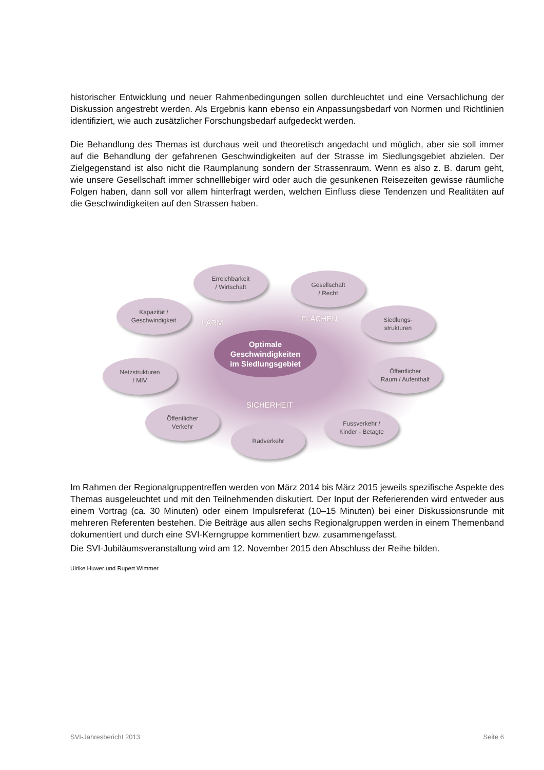historischer Entwicklung und neuer Rahmenbedingungen sollen durchleuchtet und eine Versachlichung der Diskussion angestrebt werden. Als Ergebnis kann ebenso ein Anpassungsbedarf von Normen und Richtlinien identifiziert, wie auch zusätzlicher Forschungsbedarf aufgedeckt werden.
Die Behandlung des Themas ist durchaus weit und theoretisch angedacht und möglich, aber sie soll immer auf die Behandlung der gefahrenen Geschwindigkeiten auf der Strasse im Siedlungsgebiet abzielen. Der Zielgegenstand ist also nicht die Raumplanung sondern der Strassenraum. Wenn es also z. B. darum geht, wie unsere Gesellschaft immer schnelllebiger wird oder auch die gesunkenen Reisezeiten gewisse räumliche Folgen haben, dann soll vor allem hinterfragt werden, welchen Einfluss diese Tendenzen und Realitäten auf die Geschwindigkeiten auf den Strassen haben.
Erreichbarkeit
/ Wirtschaft
Gesellschaft
/ Recht
Kapazität /
Geschwindigkeit
LÄRM FLÄCHEN
Siedlungs-
strukturen
Optimale
Geschwindigkeiten
im Siedlungsgebiet
Netzstrukturen
/ MIV
Öffentlicher
Raum / Aufenthalt
SICHERHEIT
Öffentlicher
Verkehr
Fussverkehr /
Kinder - Betagte
Radverkehr
Im Rahmen der Regionalgruppentreffen werden von März 2014 bis März 2015 jeweils spezifische Aspekte des Themas ausgeleuchtet und mit den Teilnehmenden diskutiert. Der Input der Referierenden wird entweder aus einem Vortrag (ca. 30 Minuten) oder einem Impulsreferat (10–15 Minuten) bei einer Diskussionsrunde mit mehreren Referenten bestehen. Die Beiträge aus allen sechs Regionalgruppen werden in einem Themenband dokumentiert und durch eine SVI-Kerngruppe kommentiert bzw. zusammengefasst.
Die SVI-Jubiläumsveranstaltung wird am 12. November 2015 den Abschluss der Reihe bilden.
Ulrike Huwer und Rupert Wimmer
SVI-Jahresbericht 2013 Seite 6